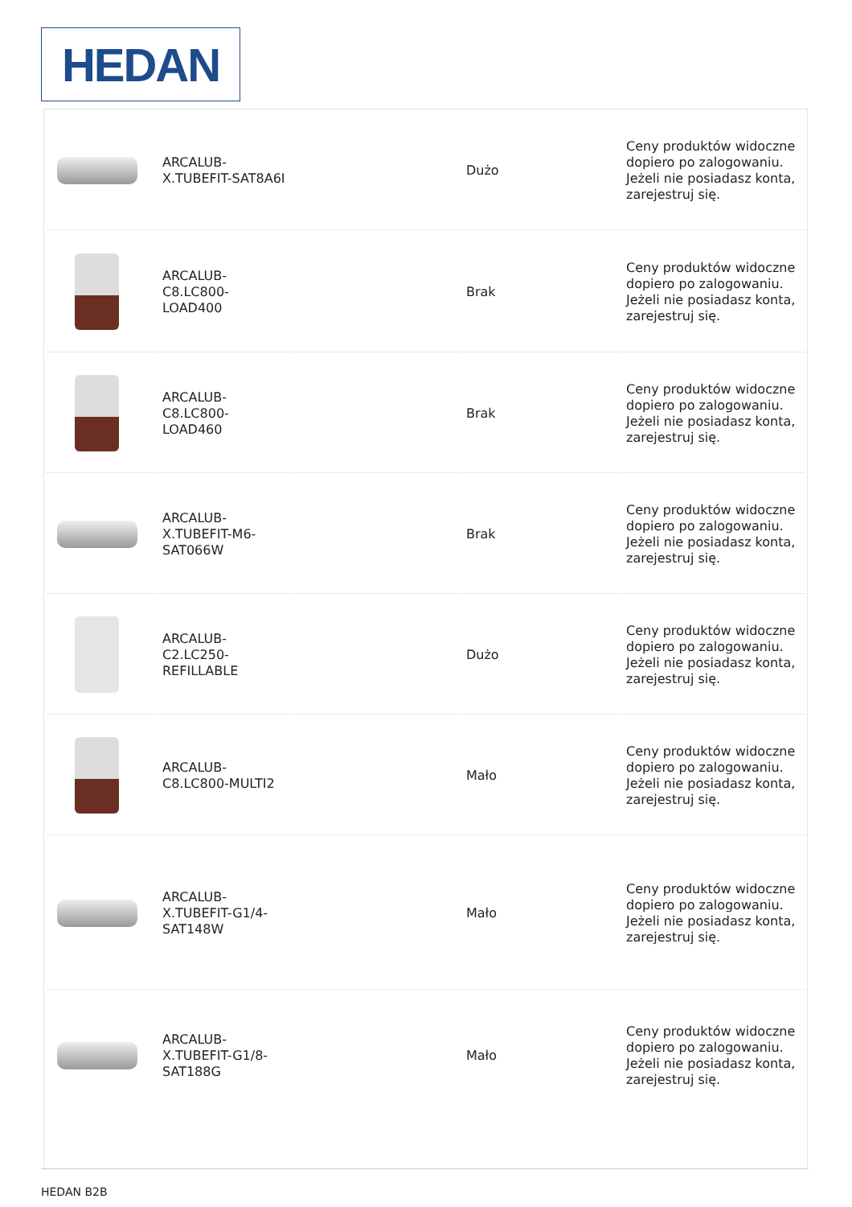HEDAN
| | ARCALUB-X.TUBEFIT-SAT8A6I | | Dużo | Ceny produktów widoczne dopiero po zalogowaniu. Jeżeli nie posiadasz konta, zarejestruj się. |
| | ARCALUB-C8.LC800-LOAD400 | | Brak | Ceny produktów widoczne dopiero po zalogowaniu. Jeżeli nie posiadasz konta, zarejestruj się. |
| | ARCALUB-C8.LC800-LOAD460 | | Brak | Ceny produktów widoczne dopiero po zalogowaniu. Jeżeli nie posiadasz konta, zarejestruj się. |
| | ARCALUB-X.TUBEFIT-M6-SAT066W | | Brak | Ceny produktów widoczne dopiero po zalogowaniu. Jeżeli nie posiadasz konta, zarejestruj się. |
| | ARCALUB-C2.LC250-REFILLABLE | | Dużo | Ceny produktów widoczne dopiero po zalogowaniu. Jeżeli nie posiadasz konta, zarejestruj się. |
| | ARCALUB-C8.LC800-MULTI2 | | Mało | Ceny produktów widoczne dopiero po zalogowaniu. Jeżeli nie posiadasz konta, zarejestruj się. |
| | ARCALUB-X.TUBEFIT-G1/4-SAT148W | | Mało | Ceny produktów widoczne dopiero po zalogowaniu. Jeżeli nie posiadasz konta, zarejestruj się. |
| | ARCALUB-X.TUBEFIT-G1/8-SAT188G | | Mało | Ceny produktów widoczne dopiero po zalogowaniu. Jeżeli nie posiadasz konta, zarejestruj się. |
HEDAN B2B